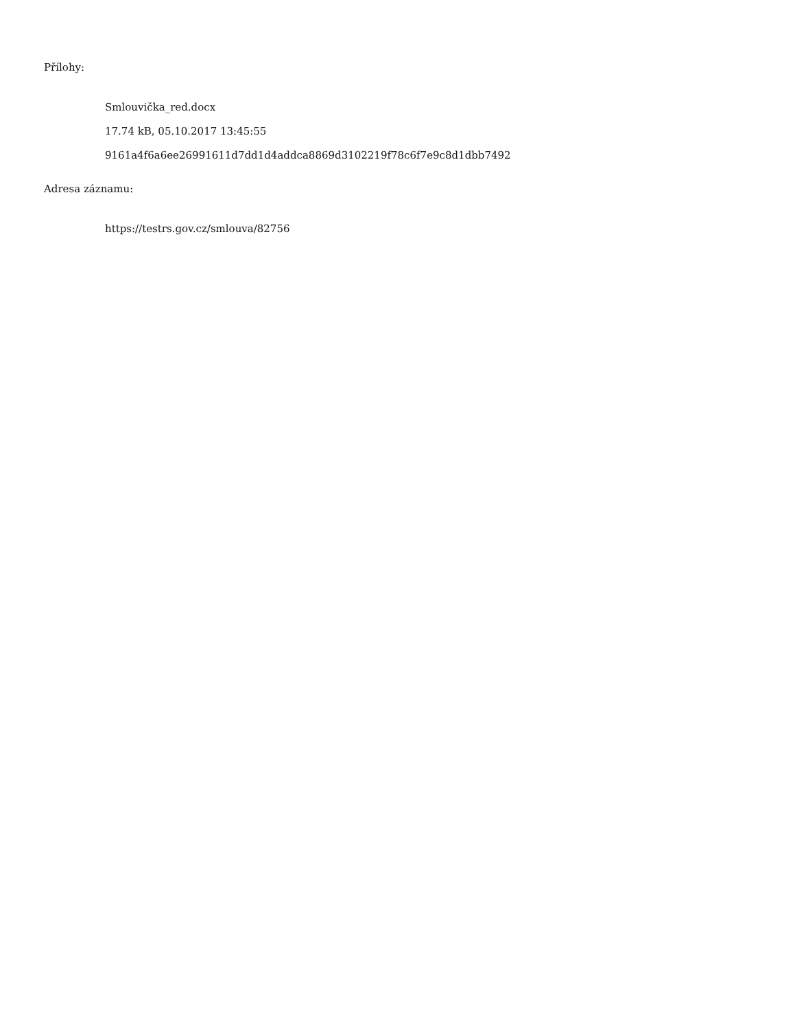Přílohy:
Smlouvička_red.docx
17.74 kB, 05.10.2017 13:45:55
9161a4f6a6ee26991611d7dd1d4addca8869d3102219f78c6f7e9c8d1dbb7492
Adresa záznamu:
https://testrs.gov.cz/smlouva/82756